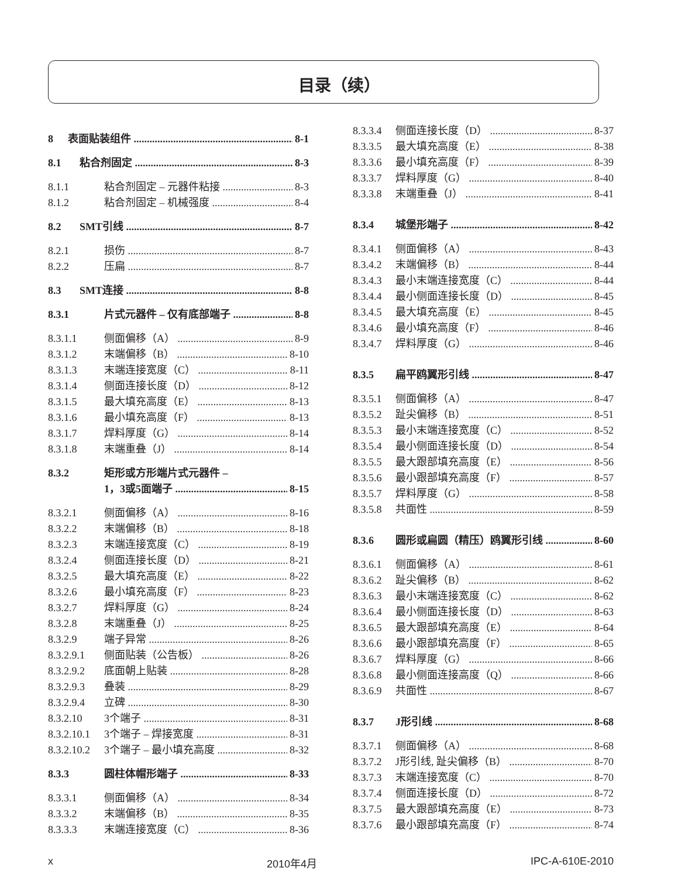目录（续）
8 表面贴装组件 8-1
8.1 粘合剂固定 8-3
8.1.1 粘合剂固定 – 元器件粘接 8-3
8.1.2 粘合剂固定 – 机械强度 8-4
8.2 SMT引线 8-7
8.2.1 损伤 8-7
8.2.2 压扁 8-7
8.3 SMT连接 8-8
8.3.1 片式元器件 – 仅有底部端子 8-8
8.3.1.1 侧面偏移（A） 8-9
8.3.1.2 末端偏移（B） 8-10
8.3.1.3 末端连接宽度（C） 8-11
8.3.1.4 侧面连接长度（D） 8-12
8.3.1.5 最大填充高度（E） 8-13
8.3.1.6 最小填充高度（F） 8-13
8.3.1.7 焊料厚度（G） 8-14
8.3.1.8 末端重叠（J） 8-14
8.3.2 矩形或方形端片式元器件 –
1，3或5面端子 8-15
8.3.2.1 侧面偏移（A） 8-16
8.3.2.2 末端偏移（B） 8-18
8.3.2.3 末端连接宽度（C） 8-19
8.3.2.4 侧面连接长度（D） 8-21
8.3.2.5 最大填充高度（E） 8-22
8.3.2.6 最小填充高度（F） 8-23
8.3.2.7 焊料厚度（G） 8-24
8.3.2.8 末端重叠（J） 8-25
8.3.2.9 端子异常 8-26
8.3.2.9.1 侧面贴装（公告板） 8-26
8.3.2.9.2 底面朝上贴装 8-28
8.3.2.9.3 叠装 8-29
8.3.2.9.4 立碑 8-30
8.3.2.10 3个端子 8-31
8.3.2.10.1 3个端子 – 焊接宽度 8-31
8.3.2.10.2 3个端子 – 最小填充高度 8-32
8.3.3 圆柱体帽形端子 8-33
8.3.3.1 侧面偏移（A） 8-34
8.3.3.2 末端偏移（B） 8-35
8.3.3.3 末端连接宽度（C） 8-36
8.3.3.4 侧面连接长度（D） 8-37
8.3.3.5 最大填充高度（E） 8-38
8.3.3.6 最小填充高度（F） 8-39
8.3.3.7 焊料厚度（G） 8-40
8.3.3.8 末端重叠（J） 8-41
8.3.4 城堡形端子 8-42
8.3.4.1 侧面偏移（A） 8-43
8.3.4.2 末端偏移（B） 8-44
8.3.4.3 最小末端连接宽度（C） 8-44
8.3.4.4 最小侧面连接长度（D） 8-45
8.3.4.5 最大填充高度（E） 8-45
8.3.4.6 最小填充高度（F） 8-46
8.3.4.7 焊料厚度（G） 8-46
8.3.5 扁平鸥翼形引线 8-47
8.3.5.1 侧面偏移（A） 8-47
8.3.5.2 趾尖偏移（B） 8-51
8.3.5.3 最小末端连接宽度（C） 8-52
8.3.5.4 最小侧面连接长度（D） 8-54
8.3.5.5 最大跟部填充高度（E） 8-56
8.3.5.6 最小跟部填充高度（F） 8-57
8.3.5.7 焊料厚度（G） 8-58
8.3.5.8 共面性 8-59
8.3.6 圆形或扁圆（精压）鸥翼形引线 8-60
8.3.6.1 侧面偏移（A） 8-61
8.3.6.2 趾尖偏移（B） 8-62
8.3.6.3 最小末端连接宽度（C） 8-62
8.3.6.4 最小侧面连接长度（D） 8-63
8.3.6.5 最大跟部填充高度（E） 8-64
8.3.6.6 最小跟部填充高度（F） 8-65
8.3.6.7 焊料厚度（G） 8-66
8.3.6.8 最小侧面连接高度（Q） 8-66
8.3.6.9 共面性 8-67
8.3.7 J形引线 8-68
8.3.7.1 侧面偏移（A） 8-68
8.3.7.2 J形引线, 趾尖偏移（B） 8-70
8.3.7.3 末端连接宽度（C） 8-70
8.3.7.4 侧面连接长度（D） 8-72
8.3.7.5 最大跟部填充高度（E） 8-73
8.3.7.6 最小跟部填充高度（F） 8-74
x 2010年4月 IPC-A-610E-2010